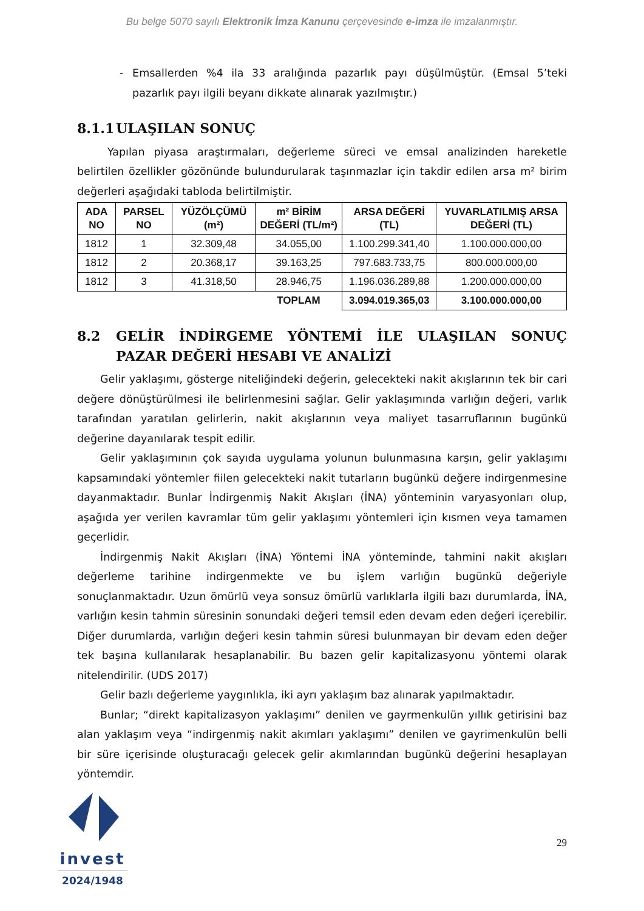Bu belge 5070 sayılı Elektronik İmza Kanunu çerçevesinde e-imza ile imzalanmıştır.
- Emsallerden %4 ila 33 aralığında pazarlık payı düşülmüştür. (Emsal 5’teki pazarlık payı ilgili beyanı dikkate alınarak yazılmıştır.)
8.1.1 ULAŞILAN SONUÇ
Yapılan piyasa araştırmaları, değerleme süreci ve emsal analizinden hareketle belirtilen özellikler gözönünde bulundurularak taşınmazlar için takdir edilen arsa m² birim değerleri aşağıdaki tabloda belirtilmiştir.
| ADA NO | PARSEL NO | YÜZÖLÇÜMÜ (m²) | m² BİRİM DEĞERİ (TL/m²) | ARSA DEĞERİ (TL) | YUVARLATILMIŞ ARSA DEĞERİ (TL) |
| --- | --- | --- | --- | --- | --- |
| 1812 | 1 | 32.309,48 | 34.055,00 | 1.100.299.341,40 | 1.100.000.000,00 |
| 1812 | 2 | 20.368,17 | 39.163,25 | 797.683.733,75 | 800.000.000,00 |
| 1812 | 3 | 41.318,50 | 28.946,75 | 1.196.036.289,88 | 1.200.000.000,00 |
| | | | TOPLAM | 3.094.019.365,03 | 3.100.000.000,00 |
8.2 GELİR İNDİRGEME YÖNTEMİ İLE ULAŞILAN SONUÇ PAZAR DEĞERİ HESABI VE ANALİZİ
Gelir yaklaşımı, gösterge niteliğindeki değerin, gelecekteki nakit akışlarının tek bir cari değere dönüştürülmesi ile belirlenmesini sağlar. Gelir yaklaşımında varlığın değeri, varlık tarafından yaratılan gelirlerin, nakit akışlarının veya maliyet tasarruflarının bugünkü değerine dayanılarak tespit edilir.
Gelir yaklaşımının çok sayıda uygulama yolunun bulunmasına karşın, gelir yaklaşımı kapsamındaki yöntemler fiilen gelecekteki nakit tutarların bugünkü değere indirgenmesine dayanmaktadır. Bunlar İndirgenmiş Nakit Akışları (İNA) yönteminin varyasyonları olup, aşağıda yer verilen kavramlar tüm gelir yaklaşımı yöntemleri için kısmen veya tamamen geçerlidir.
İndirgenmiş Nakit Akışları (İNA) Yöntemi İNA yönteminde, tahmini nakit akışları değerleme tarihine indirgenmekte ve bu işlem varlığın bugünkü değeriyle sonuçlanmaktadır. Uzun ömürlü veya sonsuz ömürlü varlıklarla ilgili bazı durumlarda, İNA, varlığın kesin tahmin süresinin sonundaki değeri temsil eden devam eden değeri içerebilir. Diğer durumlarda, varlığın değeri kesin tahmin süresi bulunmayan bir devam eden değer tek başına kullanılarak hesaplanabilir. Bu bazen gelir kapitalizasyonu yöntemi olarak nitelendirilir. (UDS 2017)
Gelir bazlı değerleme yaygınlıkla, iki ayrı yaklaşım baz alınarak yapılmaktadır.
Bunlar; “direkt kapitalizasyon yaklaşımı” denilen ve gayrmenkulün yıllık getirisini baz alan yaklaşım veya “indirgenmiş nakit akımları yaklaşımı” denilen ve gayrimenkulün belli bir süre içerisinde oluşturacağı gelecek gelir akımlarından bugünkü değerini hesaplayan yöntemdir.
invest
2024/1948
29